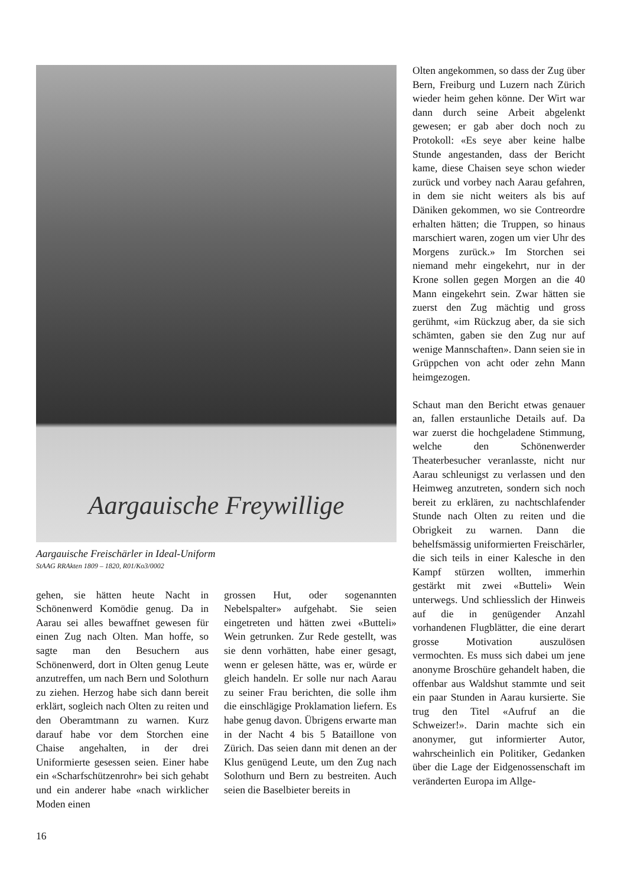Aargauische Freywillige
Aargauische Freischärler in Ideal-Uniform
StAAG RRAkten 1809 – 1820, R01/Ko3/0002
gehen, sie hätten heute Nacht in Schönenwerd Komödie genug. Da in Aarau sei alles bewaffnet gewesen für einen Zug nach Olten. Man hoffe, so sagte man den Besuchern aus Schönenwerd, dort in Olten genug Leute anzutreffen, um nach Bern und Solothurn zu ziehen. Herzog habe sich dann bereit erklärt, sogleich nach Olten zu reiten und den Oberamtmann zu warnen. Kurz darauf habe vor dem Storchen eine Chaise angehalten, in der drei Uniformierte gesessen seien. Einer habe ein «Scharfschützenrohr» bei sich gehabt und ein anderer habe «nach wirklicher Moden einen
grossen Hut, oder sogenannten Nebelspalter» aufgehabt. Sie seien eingetreten und hätten zwei «Butteli» Wein getrunken. Zur Rede gestellt, was sie denn vorhätten, habe einer gesagt, wenn er gelesen hätte, was er, würde er gleich handeln. Er solle nur nach Aarau zu seiner Frau berichten, die solle ihm die einschlägige Proklamation liefern. Es habe genug davon. Übrigens erwarte man in der Nacht 4 bis 5 Bataillone von Zürich. Das seien dann mit denen an der Klus genügend Leute, um den Zug nach Solothurn und Bern zu bestreiten. Auch seien die Baselbieter bereits in
Olten angekommen, so dass der Zug über Bern, Freiburg und Luzern nach Zürich wieder heim gehen könne. Der Wirt war dann durch seine Arbeit abgelenkt gewesen; er gab aber doch noch zu Protokoll: «Es seye aber keine halbe Stunde angestanden, dass der Bericht kame, diese Chaisen seye schon wieder zurück und vorbey nach Aarau gefahren, in dem sie nicht weiters als bis auf Däniken gekommen, wo sie Contreordre erhalten hätten; die Truppen, so hinaus marschiert waren, zogen um vier Uhr des Morgens zurück.» Im Storchen sei niemand mehr eingekehrt, nur in der Krone sollen gegen Morgen an die 40 Mann eingekehrt sein. Zwar hätten sie zuerst den Zug mächtig und gross gerühmt, «im Rückzug aber, da sie sich schämten, gaben sie den Zug nur auf wenige Mannschaften». Dann seien sie in Grüppchen von acht oder zehn Mann heimgezogen.
Schaut man den Bericht etwas genauer an, fallen erstaunliche Details auf. Da war zuerst die hochgeladene Stimmung, welche den Schönenwerder Theaterbesucher veranlasste, nicht nur Aarau schleunigst zu verlassen und den Heimweg anzutreten, sondern sich noch bereit zu erklären, zu nachtschlafender Stunde nach Olten zu reiten und die Obrigkeit zu warnen. Dann die behelfsmässig uniformierten Freischärler, die sich teils in einer Kalesche in den Kampf stürzen wollten, immerhin gestärkt mit zwei «Butteli» Wein unterwegs. Und schliesslich der Hinweis auf die in genügender Anzahl vorhandenen Flugblätter, die eine derart grosse Motivation auszulösen vermochten. Es muss sich dabei um jene anonyme Broschüre gehandelt haben, die offenbar aus Waldshut stammte und seit ein paar Stunden in Aarau kursierte. Sie trug den Titel «Aufruf an die Schweizer!». Darin machte sich ein anonymer, gut informierter Autor, wahrscheinlich ein Politiker, Gedanken über die Lage der Eidgenossenschaft im veränderten Europa im Allge-
16